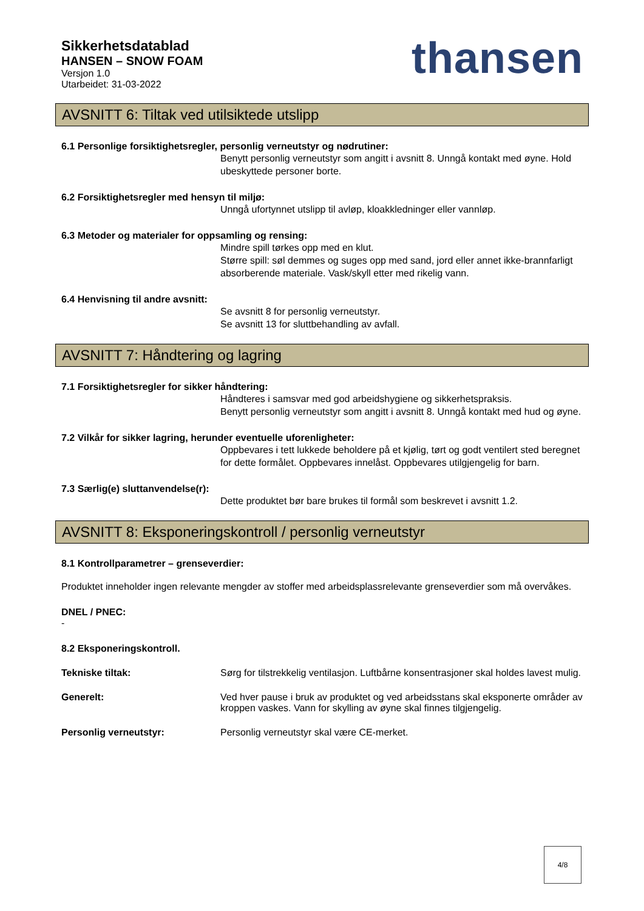Sikkerhetsdatablad
HANSEN – SNOW FOAM
Versjon 1.0
Utarbeidet: 31-03-2022
thansen
AVSNITT 6: Tiltak ved utilsiktede utslipp
6.1 Personlige forsiktighetsregler, personlig verneutstyr og nødrutiner:
Benytt personlig verneutstyr som angitt i avsnitt 8. Unngå kontakt med øyne. Hold ubeskyttede personer borte.
6.2 Forsiktighetsregler med hensyn til miljø:
Unngå ufortynnet utslipp til avløp, kloakkledninger eller vannløp.
6.3 Metoder og materialer for oppsamling og rensing:
Mindre spill tørkes opp med en klut.
Større spill: søl demmes og suges opp med sand, jord eller annet ikke-brannfarligt absorberende materiale. Vask/skyll etter med rikelig vann.
6.4 Henvisning til andre avsnitt:
Se avsnitt 8 for personlig verneutstyr.
Se avsnitt 13 for sluttbehandling av avfall.
AVSNITT 7: Håndtering og lagring
7.1 Forsiktighetsregler for sikker håndtering:
Håndteres i samsvar med god arbeidshygiene og sikkerhetspraksis.
Benytt personlig verneutstyr som angitt i avsnitt 8. Unngå kontakt med hud og øyne.
7.2 Vilkår for sikker lagring, herunder eventuelle uforenligheter:
Oppbevares i tett lukkede beholdere på et kjølig, tørt og godt ventilert sted beregnet for dette formålet. Oppbevares innelåst. Oppbevares utilgjengelig for barn.
7.3 Særlig(e) sluttanvendelse(r):
Dette produktet bør bare brukes til formål som beskrevet i avsnitt 1.2.
AVSNITT 8: Eksponeringskontroll / personlig verneutstyr
8.1 Kontrollparametrer – grenseverdier:
Produktet inneholder ingen relevante mengder av stoffer med arbeidsplassrelevante grenseverdier som må overvåkes.
DNEL / PNEC:
-
8.2 Eksponeringskontroll.
Tekniske tiltak: Sørg for tilstrekkelig ventilasjon. Luftbårne konsentrasjoner skal holdes lavest mulig.
Generelt: Ved hver pause i bruk av produktet og ved arbeidsstans skal eksponerte områder av kroppen vaskes. Vann for skylling av øyne skal finnes tilgjengelig.
Personlig verneutstyr: Personlig verneutstyr skal være CE-merket.
4/8